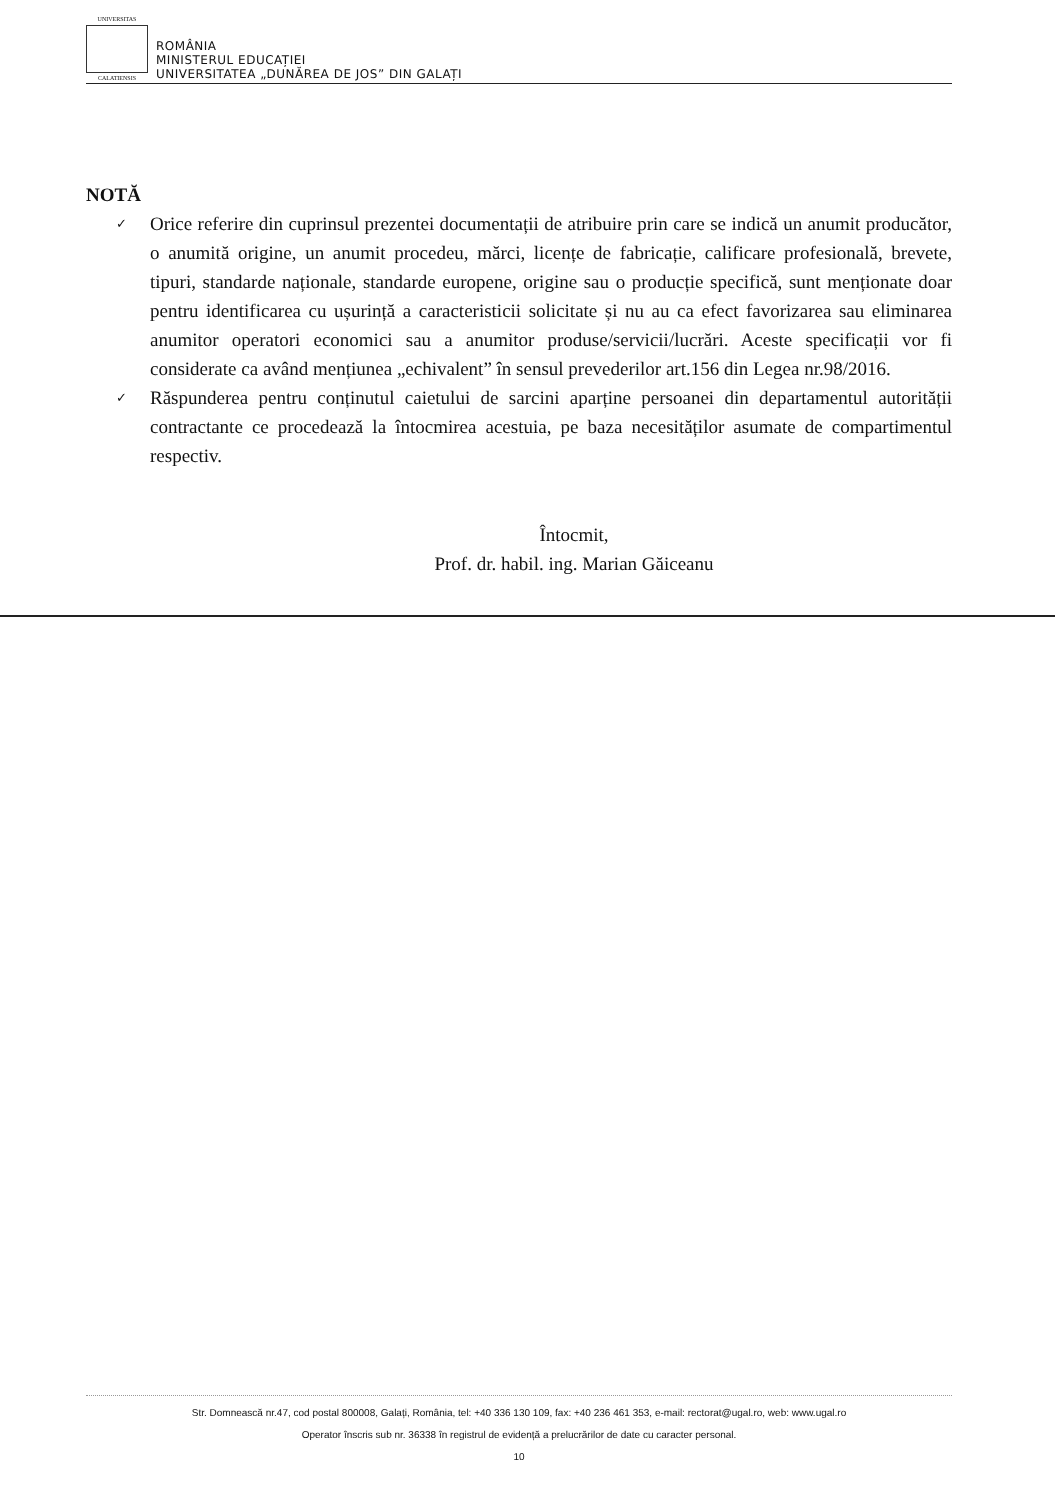UNIVERSITAS
CALATIENSIS
ROMÂNIA
MINISTERUL EDUCAȚIEI
UNIVERSITATEA „DUNĂREA DE JOS” DIN GALAȚI
NOTĂ
✓ Orice referire din cuprinsul prezentei documentații de atribuire prin care se indică un anumit producător, o anumită origine, un anumit procedeu, mărci, licențe de fabricație, calificare profesională, brevete, tipuri, standarde naționale, standarde europene, origine sau o producție specifică, sunt menționate doar pentru identificarea cu ușurință a caracteristicii solicitate și nu au ca efect favorizarea sau eliminarea anumitor operatori economici sau a anumitor produse/servicii/lucrări. Aceste specificații vor fi considerate ca având mențiunea „echivalent” în sensul prevederilor art.156 din Legea nr.98/2016.
✓ Răspunderea pentru conținutul caietului de sarcini aparține persoanei din departamentul autorității contractante ce procedează la întocmirea acestuia, pe baza necesităților asumate de compartimentul respectiv.
Întocmit,
Prof. dr. habil. ing. Marian Găiceanu
Str. Domnească nr.47, cod postal 800008, Galați, România, tel: +40 336 130 109, fax: +40 236 461 353, e-mail: rectorat@ugal.ro, web: www.ugal.ro
Operator înscris sub nr. 36338 în registrul de evidență a prelucrărilor de date cu caracter personal.
10